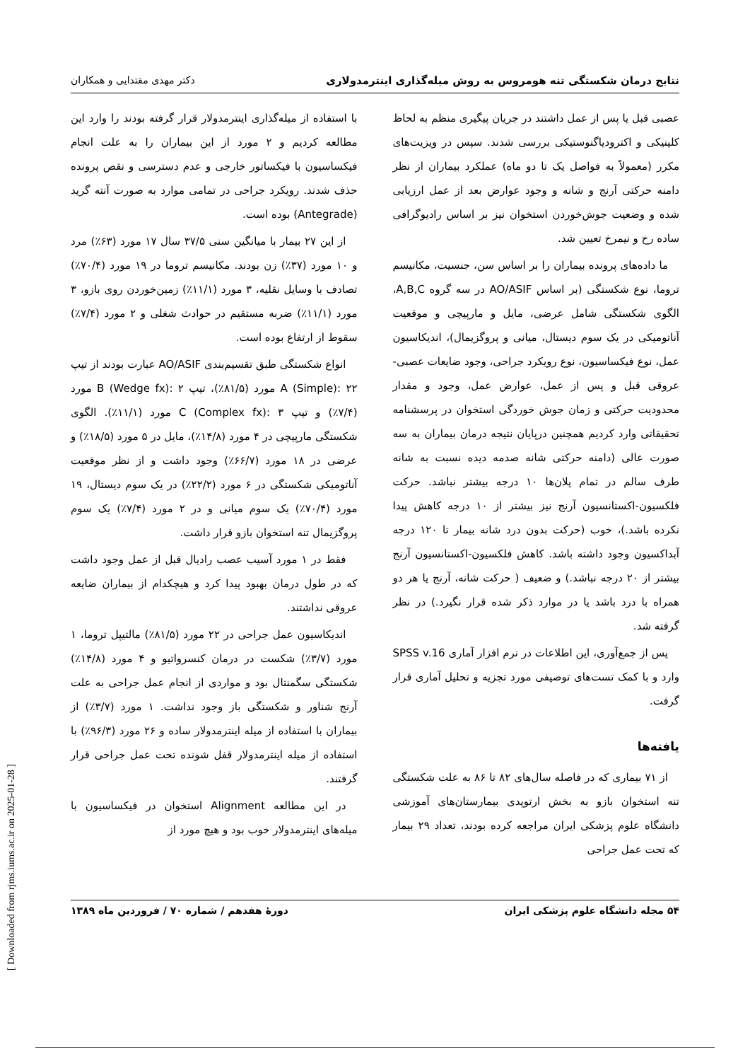نتایج درمان شکستگی تنه هومروس به روش میله‌گذاری اینترمدولاری دکتر مهدی مقتدایی و همکاران
عصبی قبل یا پس از عمل داشتند در جریان پیگیری منظم به لحاظ کلینیکی و اکترودیاگنوستیکی بررسی شدند. سپس در ویزیت‌های مکرر (معمولاً به فواصل یک تا دو ماه) عملکرد بیماران از نظر دامنه حرکتی آرنج و شانه و وجود عوارض بعد از عمل ارزیابی شده و وضعیت جوش‌خوردن استخوان نیز بر اساس رادیوگرافی ساده رخ و نیمرخ تعیین شد.
ما داده‌های پرونده بیماران را بر اساس سن، جنسیت، مکانیسم تروما، نوع شکستگی (بر اساس AO/ASIF در سه گروه A,B,C، الگوی شکستگی شامل عرضی، مایل و مارپیچی و موقعیت آناتومیکی در یک سوم دیستال، میانی و پروگزیمال)، اندیکاسیون عمل، نوع فیکساسیون، نوع رویکرد جراحی، وجود ضایعات عصبی- عروقی قبل و پس از عمل، عوارض عمل، وجود و مقدار محدودیت حرکتی و زمان جوش خوردگی استخوان در پرسشنامه تحقیقاتی وارد کردیم همچنین درپایان نتیجه درمان بیماران به سه صورت عالی (دامنه حرکتی شانه صدمه دیده نسبت به شانه طرف سالم در تمام پلان‌ها ۱۰ درجه بیشتر نباشد. حرکت فلکسیون-اکستانسیون آرنج نیز بیشتر از ۱۰ درجه کاهش پیدا نکرده باشد.)، خوب (حرکت بدون درد شانه بیمار تا ۱۲۰ درجه آبداکسیون وجود داشته باشد. کاهش فلکسیون-اکستانسیون آرنج بیشتر از ۲۰ درجه نباشد.) و ضعیف ( حرکت شانه، آرنج یا هر دو همراه با درد باشد یا در موارد ذکر شده قرار نگیرد.) در نظر گرفته شد.
پس از جمع‌آوری، این اطلاعات در نرم افزار آماری SPSS v.16 وارد و با کمک تست‌های توصیفی مورد تجزیه و تحلیل آماری قرار گرفت.
یافته‌ها
از ۷۱ بیماری که در فاصله سال‌های ۸۲ تا ۸۶ به علت شکستگی تنه استخوان بازو به بخش ارتوپدی بیمارستان‌های آموزشی دانشگاه علوم پزشکی ایران مراجعه کرده بودند، تعداد ۲۹ بیمار که تحت عمل جراحی
با استفاده از میله‌گذاری اینترمدولار قرار گرفته بودند را وارد این مطالعه کردیم و ۲ مورد از این بیماران را به علت انجام فیکساسیون با فیکساتور خارجی و عدم دسترسی و نقص پرونده حذف شدند. رویکرد جراحی در تمامی موارد به صورت آنته گرید (Antegrade) بوده است.
از این ۲۷ بیمار با میانگین سنی ۳۷/۵ سال ۱۷ مورد (۶۳٪) مرد و ۱۰ مورد (۳۷٪) زن بودند. مکانیسم تروما در ۱۹ مورد (۷۰/۴٪) تصادف با وسایل نقلیه، ۳ مورد (۱۱/۱٪) زمین‌خوردن روی بازو، ۳ مورد (۱۱/۱٪) ضربه مستقیم در حوادث شغلی و ۲ مورد (۷/۴٪) سقوط از ارتفاع بوده است.
انواع شکستگی طبق تقسیم‌بندی AO/ASIF عبارت بودند از تیپ A (Simple): ۲۲ مورد (۸۱/۵٪)، تیپ B (Wedge fx): ۲ مورد (۷/۴٪) و تیپ C (Complex fx): ۳ مورد (۱۱/۱٪). الگوی شکستگی مارپیچی در ۴ مورد (۱۴/۸٪)، مایل در ۵ مورد (۱۸/۵٪) و عرضی در ۱۸ مورد (۶۶/۷٪) وجود داشت و از نظر موقعیت آناتومیکی شکستگی در ۶ مورد (۲۲/۲٪) در یک سوم دیستال، ۱۹ مورد (۷۰/۴٪) یک سوم میانی و در ۲ مورد (۷/۴٪) یک سوم پروگزیمال تنه استخوان بازو قرار داشت.
فقط در ۱ مورد آسیب عصب رادیال قبل از عمل وجود داشت که در طول درمان بهبود پیدا کرد و هیچکدام از بیماران ضایعه عروقی نداشتند.
اندیکاسیون عمل جراحی در ۲۲ مورد (۸۱/۵٪) مالتیپل تروما، ۱ مورد (۳/۷٪) شکست در درمان کنسرواتیو و ۴ مورد (۱۴/۸٪) شکستگی سگمنتال بود و مواردی از انجام عمل جراحی به علت آرنج شناور و شکستگی باز وجود نداشت. ۱ مورد (۳/۷٪) از بیماران با استفاده از میله اینترمدولار ساده و ۲۶ مورد (۹۶/۳٪) با استفاده از میله اینترمدولار قفل شونده تحت عمل جراحی قرار گرفتند.
در این مطالعه Alignment استخوان در فیکساسیون با میله‌های اینترمدولار خوب بود و هیچ مورد از
۵۴ مجله دانشگاه علوم پزشکی ایران دورهٔ هفدهم / شماره ۷۰ / فروردین ماه ۱۳۸۹
[ Downloaded from rjms.iums.ac.ir on 2025-01-28 ]